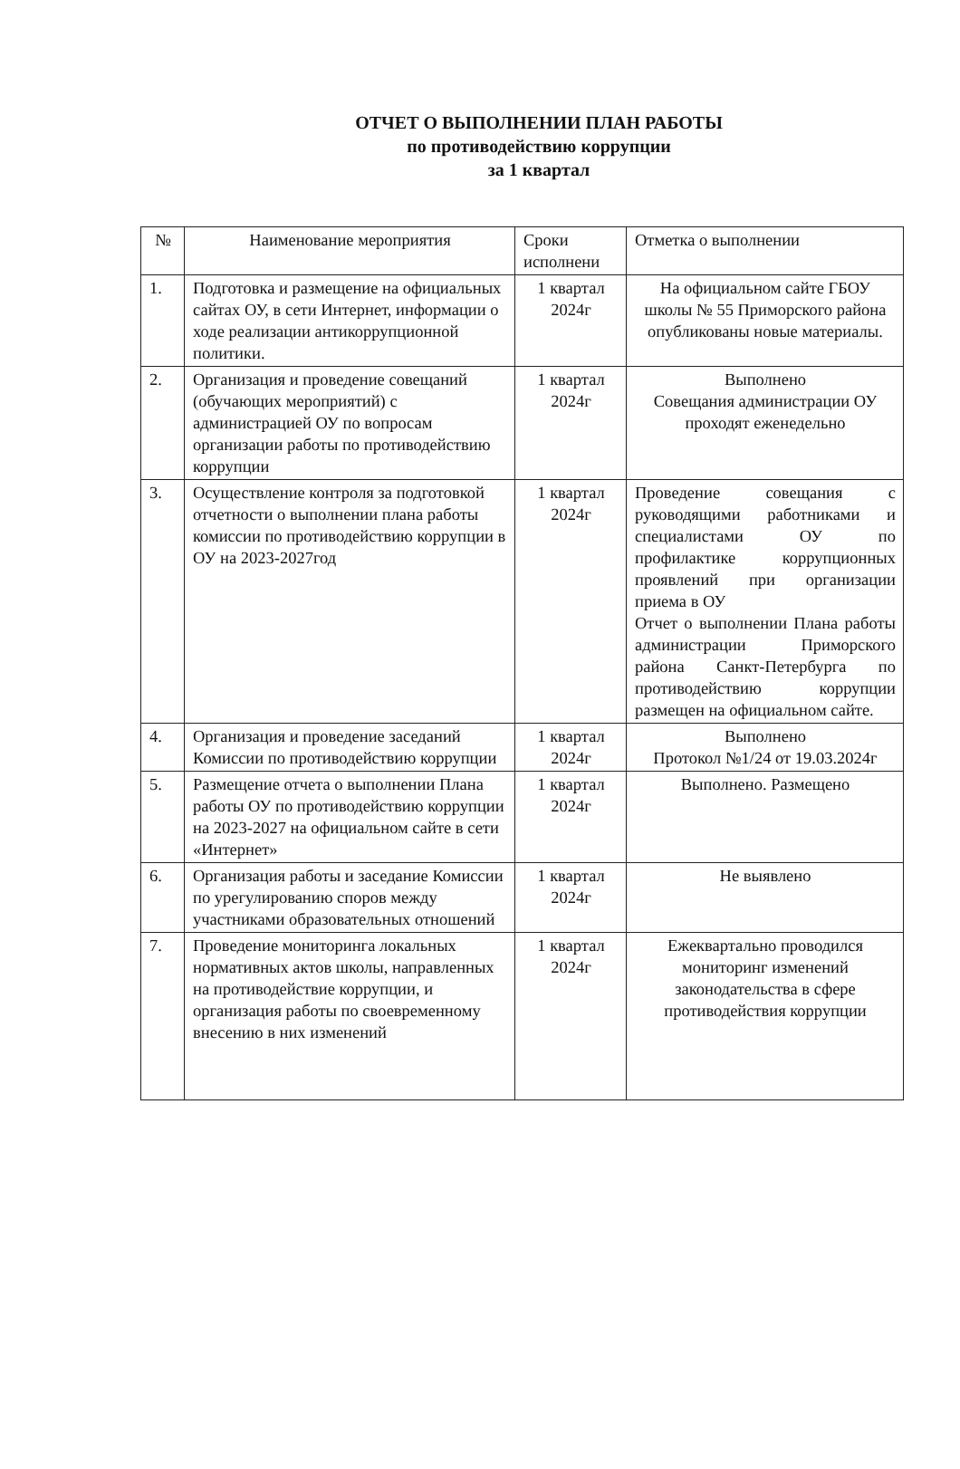ОТЧЕТ О ВЫПОЛНЕНИИ ПЛАН РАБОТЫ
по противодействию коррупции
за 1 квартал
| № | Наименование мероприятия | Сроки исполнени | Отметка о выполнении |
| --- | --- | --- | --- |
| 1. | Подготовка и размещение на официальных сайтах ОУ, в сети Интернет, информации о ходе реализации антикоррупционной политики. | 1 квартал 2024г | На официальном сайте ГБОУ школы № 55 Приморского района опубликованы новые материалы. |
| 2. | Организация и проведение совещаний (обучающих мероприятий) с администрацией ОУ по вопросам организации работы по противодействию коррупции | 1 квартал 2024г | Выполнено Совещания администрации ОУ проходят еженедельно |
| 3. | Осуществление контроля за подготовкой отчетности о выполнении плана работы комиссии по противодействию коррупции в ОУ на 2023-2027год | 1 квартал 2024г | Проведение совещания с руководящими работниками и специалистами ОУ по профилактике коррупционных проявлений при организации приема в ОУ Отчет о выполнении Плана работы администрации Приморского района Санкт-Петербурга по противодействию коррупции размещен на официальном сайте. |
| 4. | Организация и проведение заседаний Комиссии по противодействию коррупции | 1 квартал 2024г | Выполнено Протокол №1/24 от 19.03.2024г |
| 5. | Размещение отчета о выполнении Плана работы ОУ по противодействию коррупции на 2023-2027 на официальном сайте в сети «Интернет» | 1 квартал 2024г | Выполнено. Размещено |
| 6. | Организация работы и заседание Комиссии по урегулированию споров между участниками образовательных отношений | 1 квартал 2024г | Не выявлено |
| 7. | Проведение мониторинга локальных нормативных актов школы, направленных на противодействие коррупции, и организация работы по своевременному внесению в них изменений | 1 квартал 2024г | Ежеквартально проводился мониторинг изменений законодательства в сфере противодействия коррупции |